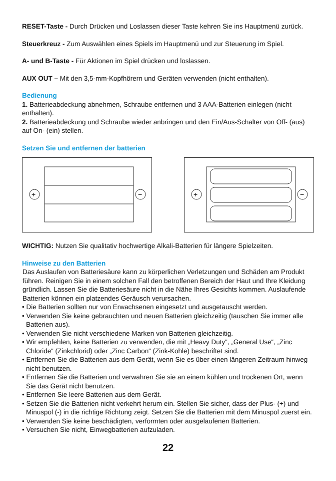RESET-Taste - Durch Drücken und Loslassen dieser Taste kehren Sie ins Hauptmenü zurück.
Steuerkreuz - Zum Auswählen eines Spiels im Hauptmenü und zur Steuerung im Spiel.
A- und B-Taste - Für Aktionen im Spiel drücken und loslassen.
AUX OUT – Mit den 3,5-mm-Kopfhörern und Geräten verwenden (nicht enthalten).
Bedienung
1. Batterieabdeckung abnehmen, Schraube entfernen und 3 AAA-Batterien einlegen (nicht enthalten).
2. Batterieabdeckung und Schraube wieder anbringen und den Ein/Aus-Schalter von Off- (aus) auf On- (ein) stellen.
Setzen Sie und entfernen der batterien
+
−
+
−
WICHTIG: Nutzen Sie qualitativ hochwertige Alkali-Batterien für längere Spielzeiten.
Hinweise zu den Batterien
Das Auslaufen von Batteriesäure kann zu körperlichen Verletzungen und Schäden am Produkt führen. Reinigen Sie in einem solchen Fall den betroffenen Bereich der Haut und Ihre Kleidung gründlich. Lassen Sie die Batteriesäure nicht in die Nähe Ihres Gesichts kommen. Auslaufende Batterien können ein platzendes Geräusch verursachen.
• Die Batterien sollten nur von Erwachsenen eingesetzt und ausgetauscht werden.
• Verwenden Sie keine gebrauchten und neuen Batterien gleichzeitig (tauschen Sie immer alle Batterien aus).
• Verwenden Sie nicht verschiedene Marken von Batterien gleichzeitig.
• Wir empfehlen, keine Batterien zu verwenden, die mit „Heavy Duty“, „General Use“, „Zinc Chloride“ (Zinkchlorid) oder „Zinc Carbon“ (Zink-Kohle) beschriftet sind.
• Entfernen Sie die Batterien aus dem Gerät, wenn Sie es über einen längeren Zeitraum hinweg nicht benutzen.
• Entfernen Sie die Batterien und verwahren Sie sie an einem kühlen und trockenen Ort, wenn Sie das Gerät nicht benutzen.
• Entfernen Sie leere Batterien aus dem Gerät.
• Setzen Sie die Batterien nicht verkehrt herum ein. Stellen Sie sicher, dass der Plus- (+) und Minuspol (-) in die richtige Richtung zeigt. Setzen Sie die Batterien mit dem Minuspol zuerst ein.
• Verwenden Sie keine beschädigten, verformten oder ausgelaufenen Batterien.
• Versuchen Sie nicht, Einwegbatterien aufzuladen.
22